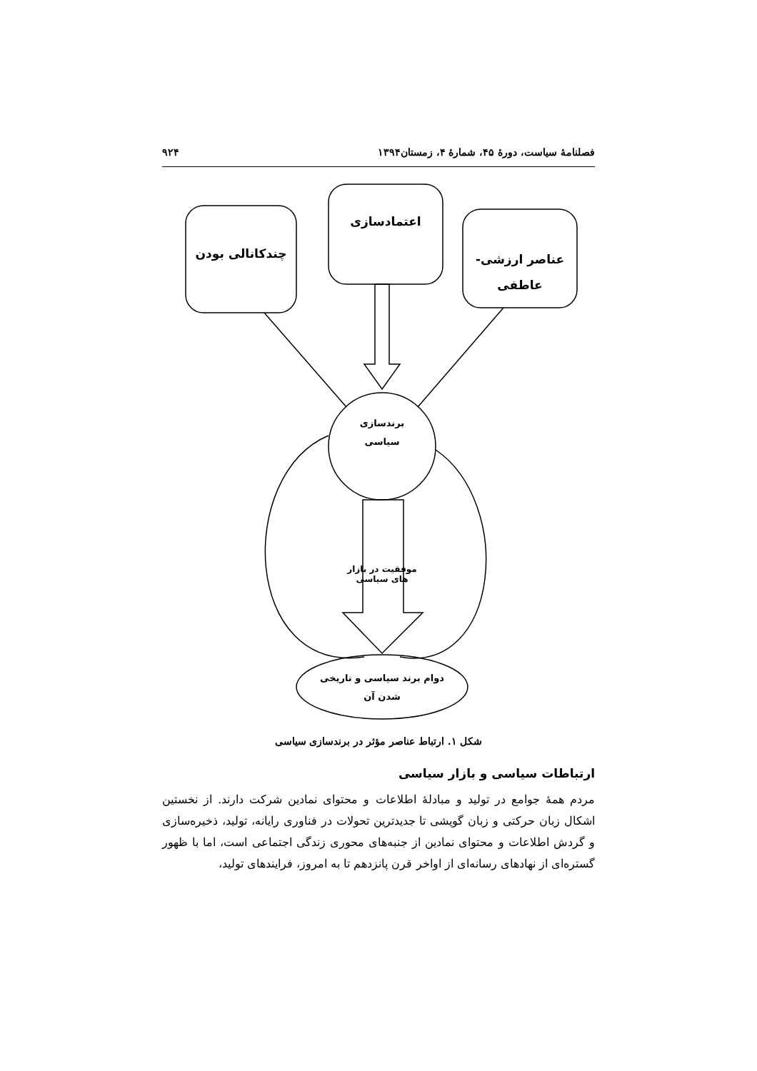فصلنامهٔ سیاست، دورهٔ ۴۵، شمارهٔ ۴، زمستان۱۳۹۴ ۹۲۴
چندکانالی بودن
اعتمادسازی
عناصر ارزشی-
عاطفی
برندسازی
سیاسی
موفقیت در بازار های سیاسی
دوام برند سیاسی و تاریخی
شدن آن
شکل ۱. ارتباط عناصر مؤثر در برندسازی سیاسی
ارتباطات سیاسی و بازار سیاسی
مردم همهٔ جوامع در تولید و مبادلهٔ اطلاعات و محتوای نمادین شرکت دارند. از نخستین اشکال زبان حرکتی و زبان گویشی تا جدیدترین تحولات در فناوری رایانه، تولید، ذخیره‌سازی و گردش اطلاعات و محتوای نمادین از جنبه‌های محوری زندگی اجتماعی است، اما با ظهور گستره‌ای از نهادهای رسانه‌ای از اواخر قرن پانزدهم تا به امروز، فرایندهای تولید،